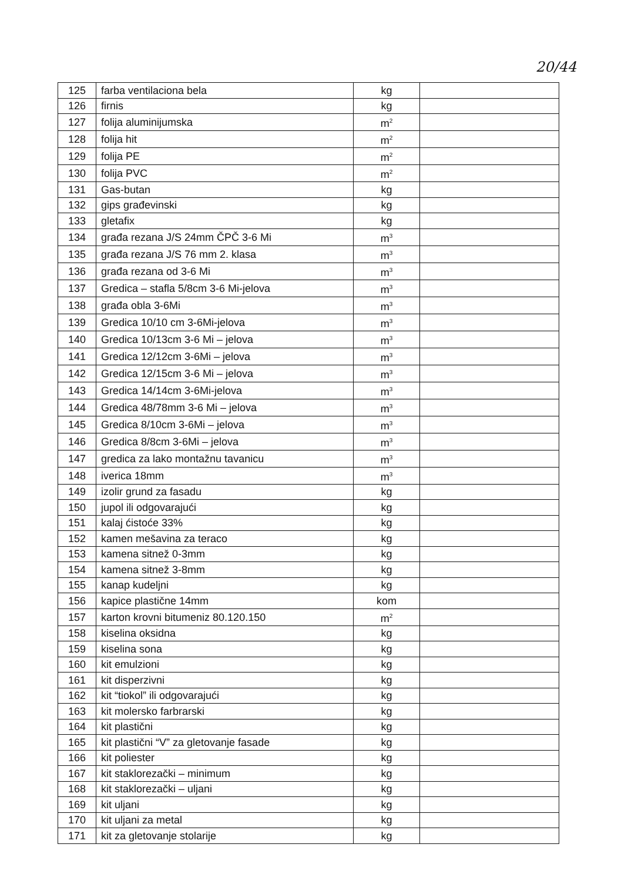20/44
| 125 | farba ventilaciona bela | kg | |
| 126 | firnis | kg | |
| 127 | folija aluminijumska | m<sup>2</sup> | |
| 128 | folija hit | m<sup>2</sup> | |
| 129 | folija PE | m<sup>2</sup> | |
| 130 | folija PVC | m<sup>2</sup> | |
| 131 | Gas-butan | kg | |
| 132 | gips građevinski | kg | |
| 133 | gletafix | kg | |
| 134 | građa rezana J/S 24mm ČPČ 3-6 Mi | m<sup>3</sup> | |
| 135 | građa rezana J/S 76 mm 2. klasa | m<sup>3</sup> | |
| 136 | građa rezana od 3-6 Mi | m<sup>3</sup> | |
| 137 | Gredica – stafla 5/8cm 3-6 Mi-jelova | m<sup>3</sup> | |
| 138 | građa obla 3-6Mi | m<sup>3</sup> | |
| 139 | Gredica 10/10 cm 3-6Mi-jelova | m<sup>3</sup> | |
| 140 | Gredica 10/13cm 3-6 Mi – jelova | m<sup>3</sup> | |
| 141 | Gredica 12/12cm 3-6Mi – jelova | m<sup>3</sup> | |
| 142 | Gredica 12/15cm 3-6 Mi – jelova | m<sup>3</sup> | |
| 143 | Gredica 14/14cm 3-6Mi-jelova | m<sup>3</sup> | |
| 144 | Gredica 48/78mm 3-6 Mi – jelova | m<sup>3</sup> | |
| 145 | Gredica 8/10cm 3-6Mi – jelova | m<sup>3</sup> | |
| 146 | Gredica 8/8cm 3-6Mi – jelova | m<sup>3</sup> | |
| 147 | gredica za lako montažnu tavanicu | m<sup>3</sup> | |
| 148 | iverica 18mm | m<sup>3</sup> | |
| 149 | izolir grund za fasadu | kg | |
| 150 | jupol ili odgovarajući | kg | |
| 151 | kalaj ćistoće 33% | kg | |
| 152 | kamen mešavina za teraco | kg | |
| 153 | kamena sitnež 0-3mm | kg | |
| 154 | kamena sitnež 3-8mm | kg | |
| 155 | kanap kudeljni | kg | |
| 156 | kapice plastične 14mm | kom | |
| 157 | karton krovni bitumeniz 80.120.150 | m<sup>2</sup> | |
| 158 | kiselina oksidna | kg | |
| 159 | kiselina sona | kg | |
| 160 | kit emulzioni | kg | |
| 161 | kit disperzivni | kg | |
| 162 | kit “tiokol” ili odgovarajući | kg | |
| 163 | kit molersko farbrarski | kg | |
| 164 | kit plastični | kg | |
| 165 | kit plastični “V” za gletovanje fasade | kg | |
| 166 | kit poliester | kg | |
| 167 | kit staklorezački – minimum | kg | |
| 168 | kit staklorezački – uljani | kg | |
| 169 | kit uljani | kg | |
| 170 | kit uljani za metal | kg | |
| 171 | kit za gletovanje stolarije | kg | |